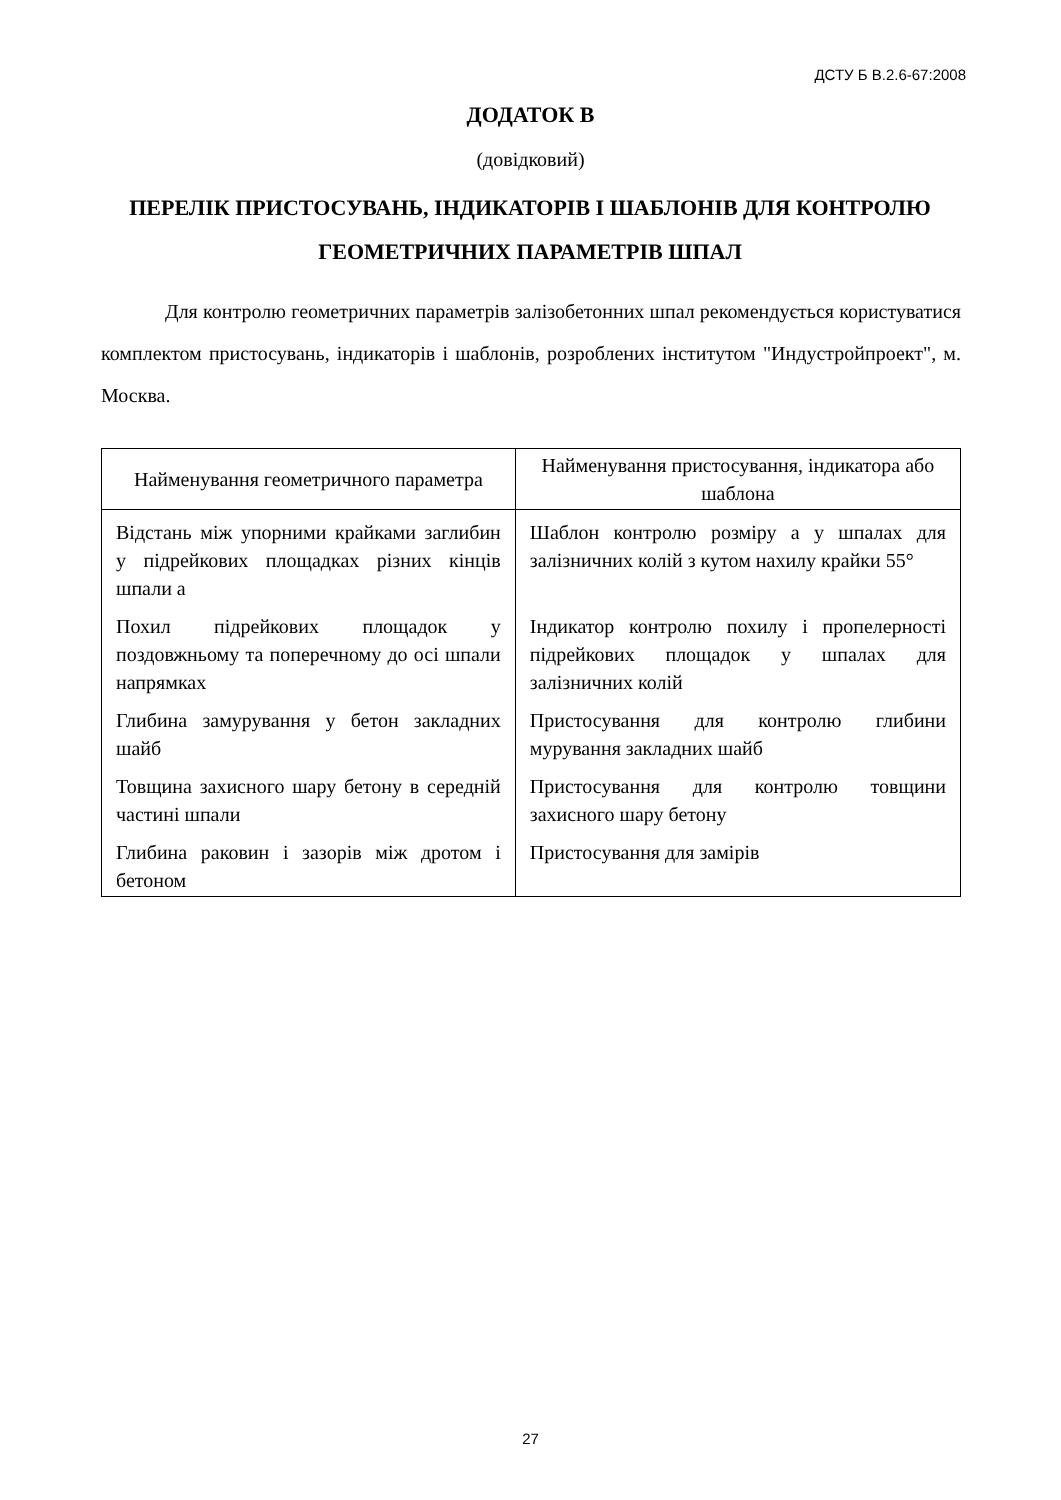ДСТУ Б В.2.6-67:2008
ДОДАТОК В
(довідковий)
ПЕРЕЛІК ПРИСТОСУВАНЬ, ІНДИКАТОРІВ І ШАБЛОНІВ ДЛЯ КОНТРОЛЮ ГЕОМЕТРИЧНИХ ПАРАМЕТРІВ ШПАЛ
Для контролю геометричних параметрів залізобетонних шпал рекомендується користуватися комплектом пристосувань, індикаторів і шаблонів, розроблених інститутом "Индустройпроект", м. Москва.
| Найменування геометричного параметра | Найменування пристосування, індикатора або шаблона |
| --- | --- |
| Відстань між упорними крайками заглибин у підрейкових площадках різних кінців шпали а | Шаблон контролю розміру а у шпалах для залізничних колій з кутом нахилу крайки 55° |
| Похил підрейкових площадок у поздовжньому та поперечному до осі шпали напрямках | Індикатор контролю похилу і пропелерності підрейкових площадок у шпалах для залізничних колій |
| Глибина замурування у бетон закладних шайб | Пристосування для контролю глибини мурування закладних шайб |
| Товщина захисного шару бетону в середній частині шпали | Пристосування для контролю товщини захисного шару бетону |
| Глибина раковин і зазорів між дротом і бетоном | Пристосування для замірів |
27